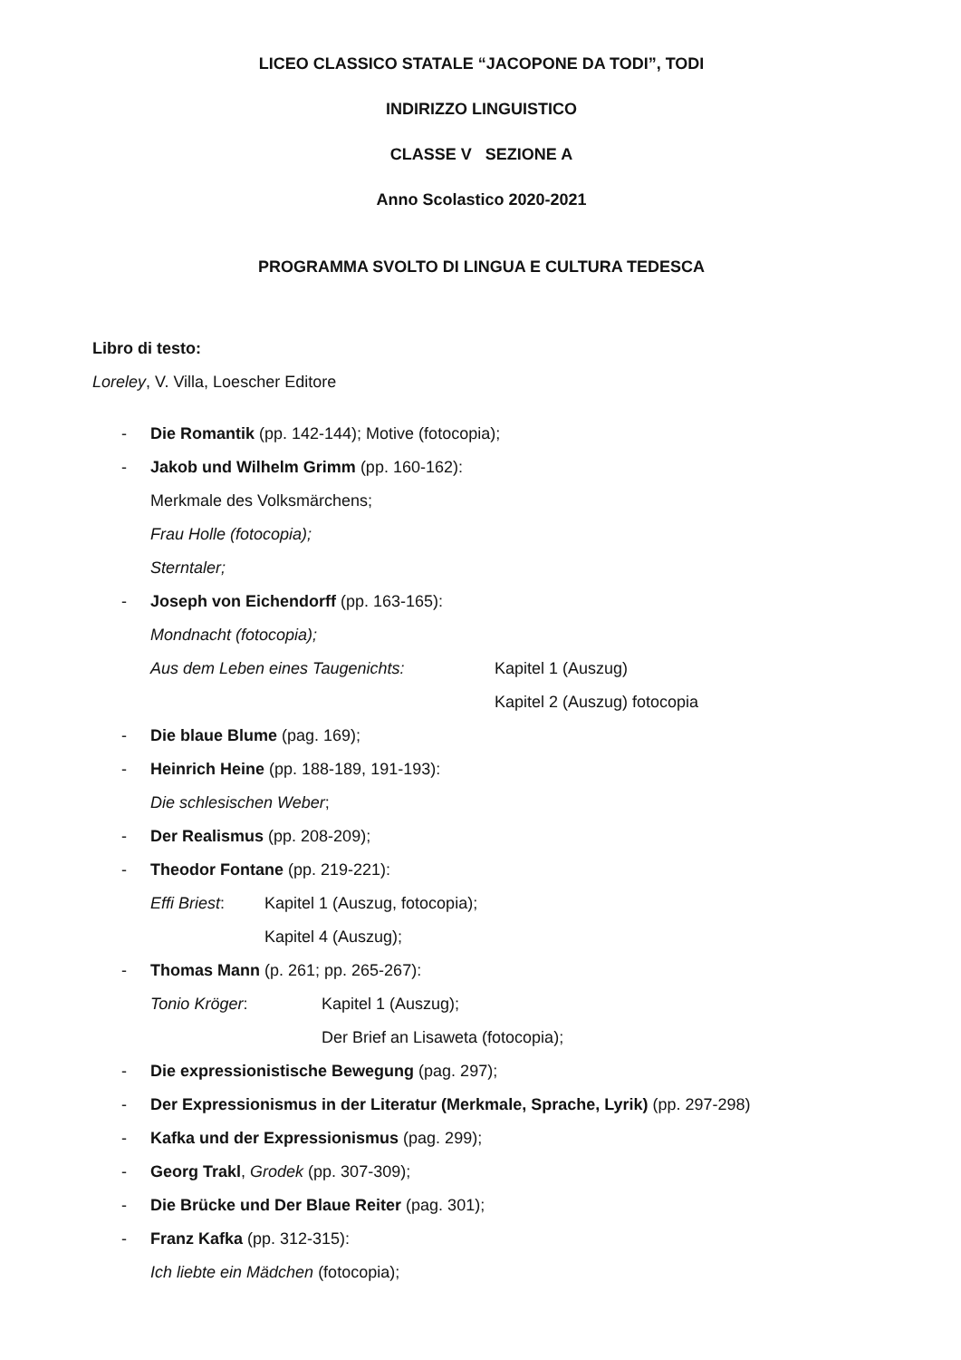LICEO CLASSICO STATALE “JACOPONE DA TODI”, TODI
INDIRIZZO LINGUISTICO
CLASSE V SEZIONE A
Anno Scolastico 2020-2021
PROGRAMMA SVOLTO DI LINGUA E CULTURA TEDESCA
Libro di testo:
Loreley, V. Villa, Loescher Editore
- Die Romantik (pp. 142-144); Motive (fotocopia);
- Jakob und Wilhelm Grimm (pp. 160-162):
Merkmale des Volksmärchens;
Frau Holle (fotocopia);
Sterntaler;
- Joseph von Eichendorff (pp. 163-165):
Mondnacht (fotocopia);
Aus dem Leben eines Taugenichts: Kapitel 1 (Auszug)
Kapitel 2 (Auszug) fotocopia
- Die blaue Blume (pag. 169);
- Heinrich Heine (pp. 188-189, 191-193):
Die schlesischen Weber;
- Der Realismus (pp. 208-209);
- Theodor Fontane (pp. 219-221):
Effi Briest: Kapitel 1 (Auszug, fotocopia);
Kapitel 4 (Auszug);
- Thomas Mann (p. 261; pp. 265-267):
Tonio Kröger: Kapitel 1 (Auszug);
Der Brief an Lisaweta (fotocopia);
- Die expressionistische Bewegung (pag. 297);
- Der Expressionismus in der Literatur (Merkmale, Sprache, Lyrik) (pp. 297-298)
- Kafka und der Expressionismus (pag. 299);
- Georg Trakl, Grodek (pp. 307-309);
- Die Brücke und Der Blaue Reiter (pag. 301);
- Franz Kafka (pp. 312-315):
Ich liebte ein Mädchen (fotocopia);